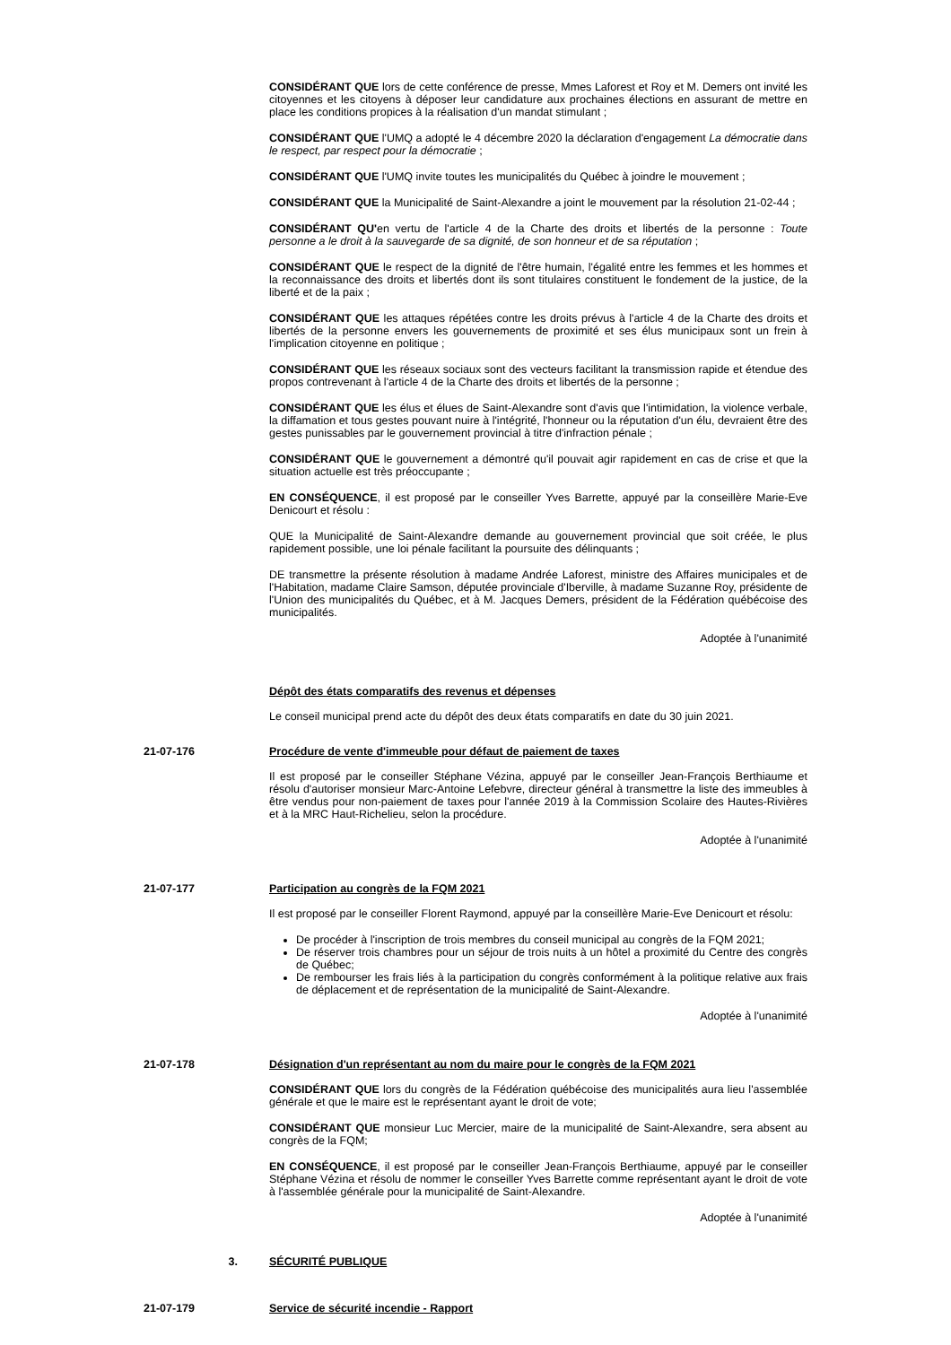CONSIDÉRANT QUE lors de cette conférence de presse, Mmes Laforest et Roy et M. Demers ont invité les citoyennes et les citoyens à déposer leur candidature aux prochaines élections en assurant de mettre en place les conditions propices à la réalisation d'un mandat stimulant ;
CONSIDÉRANT QUE l'UMQ a adopté le 4 décembre 2020 la déclaration d'engagement La démocratie dans le respect, par respect pour la démocratie ;
CONSIDÉRANT QUE l'UMQ invite toutes les municipalités du Québec à joindre le mouvement ;
CONSIDÉRANT QUE la Municipalité de Saint-Alexandre a joint le mouvement par la résolution 21-02-44 ;
CONSIDÉRANT QU'en vertu de l'article 4 de la Charte des droits et libertés de la personne : Toute personne a le droit à la sauvegarde de sa dignité, de son honneur et de sa réputation ;
CONSIDÉRANT QUE le respect de la dignité de l'être humain, l'égalité entre les femmes et les hommes et la reconnaissance des droits et libertés dont ils sont titulaires constituent le fondement de la justice, de la liberté et de la paix ;
CONSIDÉRANT QUE les attaques répétées contre les droits prévus à l'article 4 de la Charte des droits et libertés de la personne envers les gouvernements de proximité et ses élus municipaux sont un frein à l'implication citoyenne en politique ;
CONSIDÉRANT QUE les réseaux sociaux sont des vecteurs facilitant la transmission rapide et étendue des propos contrevenant à l'article 4 de la Charte des droits et libertés de la personne ;
CONSIDÉRANT QUE les élus et élues de Saint-Alexandre sont d'avis que l'intimidation, la violence verbale, la diffamation et tous gestes pouvant nuire à l'intégrité, l'honneur ou la réputation d'un élu, devraient être des gestes punissables par le gouvernement provincial à titre d'infraction pénale ;
CONSIDÉRANT QUE le gouvernement a démontré qu'il pouvait agir rapidement en cas de crise et que la situation actuelle est très préoccupante ;
EN CONSÉQUENCE, il est proposé par le conseiller Yves Barrette, appuyé par la conseillère Marie-Eve Denicourt et résolu :
QUE la Municipalité de Saint-Alexandre demande au gouvernement provincial que soit créée, le plus rapidement possible, une loi pénale facilitant la poursuite des délinquants ;
DE transmettre la présente résolution à madame Andrée Laforest, ministre des Affaires municipales et de l'Habitation, madame Claire Samson, députée provinciale d'Iberville, à madame Suzanne Roy, présidente de l'Union des municipalités du Québec, et à M. Jacques Demers, président de la Fédération québécoise des municipalités.
Adoptée à l'unanimité
Dépôt des états comparatifs des revenus et dépenses
Le conseil municipal prend acte du dépôt des deux états comparatifs en date du 30 juin 2021.
21-07-176 Procédure de vente d'immeuble pour défaut de paiement de taxes
Il est proposé par le conseiller Stéphane Vézina, appuyé par le conseiller Jean-François Berthiaume et résolu d'autoriser monsieur Marc-Antoine Lefebvre, directeur général à transmettre la liste des immeubles à être vendus pour non-paiement de taxes pour l'année 2019 à la Commission Scolaire des Hautes-Rivières et à la MRC Haut-Richelieu, selon la procédure.
Adoptée à l'unanimité
21-07-177 Participation au congrès de la FQM 2021
Il est proposé par le conseiller Florent Raymond, appuyé par la conseillère Marie-Eve Denicourt et résolu:
De procéder à l'inscription de trois membres du conseil municipal au congrès de la FQM 2021;
De réserver trois chambres pour un séjour de trois nuits à un hôtel a proximité du Centre des congrès de Québec;
De rembourser les frais liés à la participation du congrès conformément à la politique relative aux frais de déplacement et de représentation de la municipalité de Saint-Alexandre.
Adoptée à l'unanimité
21-07-178 Désignation d'un représentant au nom du maire pour le congrès de la FQM 2021
CONSIDÉRANT QUE lors du congrès de la Fédération québécoise des municipalités aura lieu l'assemblée générale et que le maire est le représentant ayant le droit de vote;
CONSIDÉRANT QUE monsieur Luc Mercier, maire de la municipalité de Saint-Alexandre, sera absent au congrès de la FQM;
EN CONSÉQUENCE, il est proposé par le conseiller Jean-François Berthiaume, appuyé par le conseiller Stéphane Vézina et résolu de nommer le conseiller Yves Barrette comme représentant ayant le droit de vote à l'assemblée générale pour la municipalité de Saint-Alexandre.
Adoptée à l'unanimité
3. SÉCURITÉ PUBLIQUE
21-07-179 Service de sécurité incendie - Rapport